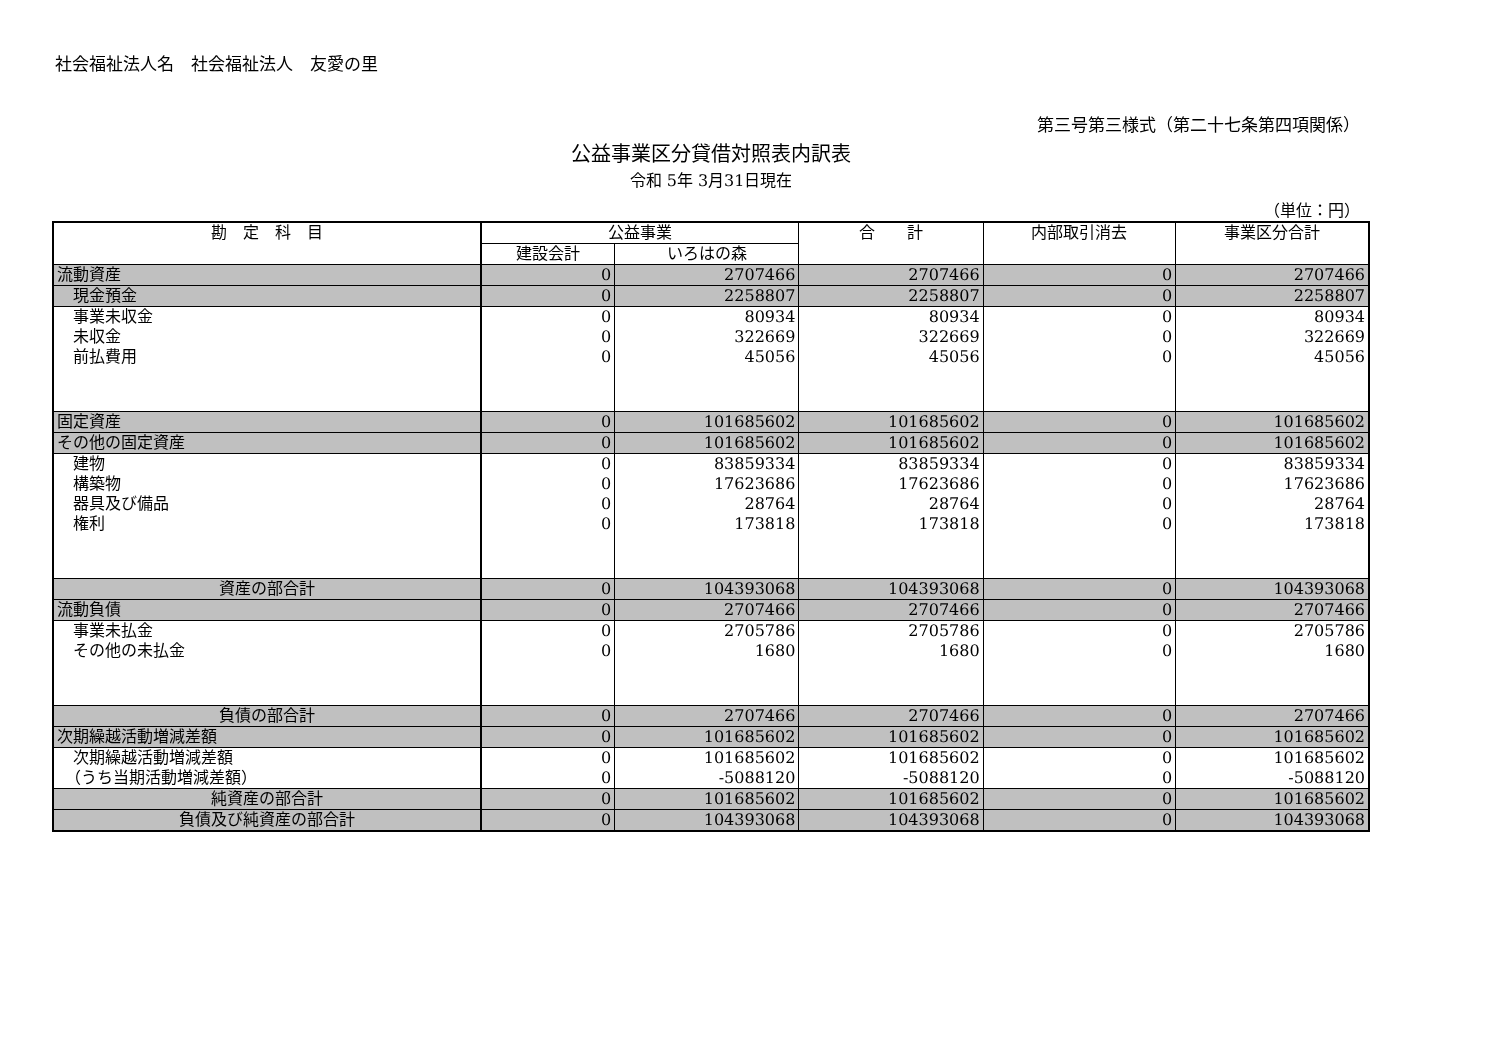社会福祉法人名　社会福祉法人　友愛の里
第三号第三様式（第二十七条第四項関係）
公益事業区分貸借対照表内訳表
令和 5年 3月31日現在
（単位：円）
| 勘 定 科 目 | 公益事業 | | 合 計 | 内部取引消去 | 事業区分合計 |
| --- | --- | --- | --- | --- | --- |
| | 建設会計 | いろはの森 | | | |
| 流動資産 | 0 | 2707466 | 2707466 | 0 | 2707466 |
| 現金預金 | 0 | 2258807 | 2258807 | 0 | 2258807 |
| 事業未収金 | 0 | 80934 | 80934 | 0 | 80934 |
| 未収金 | 0 | 322669 | 322669 | 0 | 322669 |
| 前払費用 | 0 | 45056 | 45056 | 0 | 45056 |
| 固定資産 | 0 | 101685602 | 101685602 | 0 | 101685602 |
| その他の固定資産 | 0 | 101685602 | 101685602 | 0 | 101685602 |
| 建物 | 0 | 83859334 | 83859334 | 0 | 83859334 |
| 構築物 | 0 | 17623686 | 17623686 | 0 | 17623686 |
| 器具及び備品 | 0 | 28764 | 28764 | 0 | 28764 |
| 権利 | 0 | 173818 | 173818 | 0 | 173818 |
| 資産の部合計 | 0 | 104393068 | 104393068 | 0 | 104393068 |
| 流動負債 | 0 | 2707466 | 2707466 | 0 | 2707466 |
| 事業未払金 | 0 | 2705786 | 2705786 | 0 | 2705786 |
| その他の未払金 | 0 | 1680 | 1680 | 0 | 1680 |
| 負債の部合計 | 0 | 2707466 | 2707466 | 0 | 2707466 |
| 次期繰越活動増減差額 | 0 | 101685602 | 101685602 | 0 | 101685602 |
| 次期繰越活動増減差額 | 0 | 101685602 | 101685602 | 0 | 101685602 |
| （うち当期活動増減差額） | 0 | -5088120 | -5088120 | 0 | -5088120 |
| 純資産の部合計 | 0 | 101685602 | 101685602 | 0 | 101685602 |
| 負債及び純資産の部合計 | 0 | 104393068 | 104393068 | 0 | 104393068 |